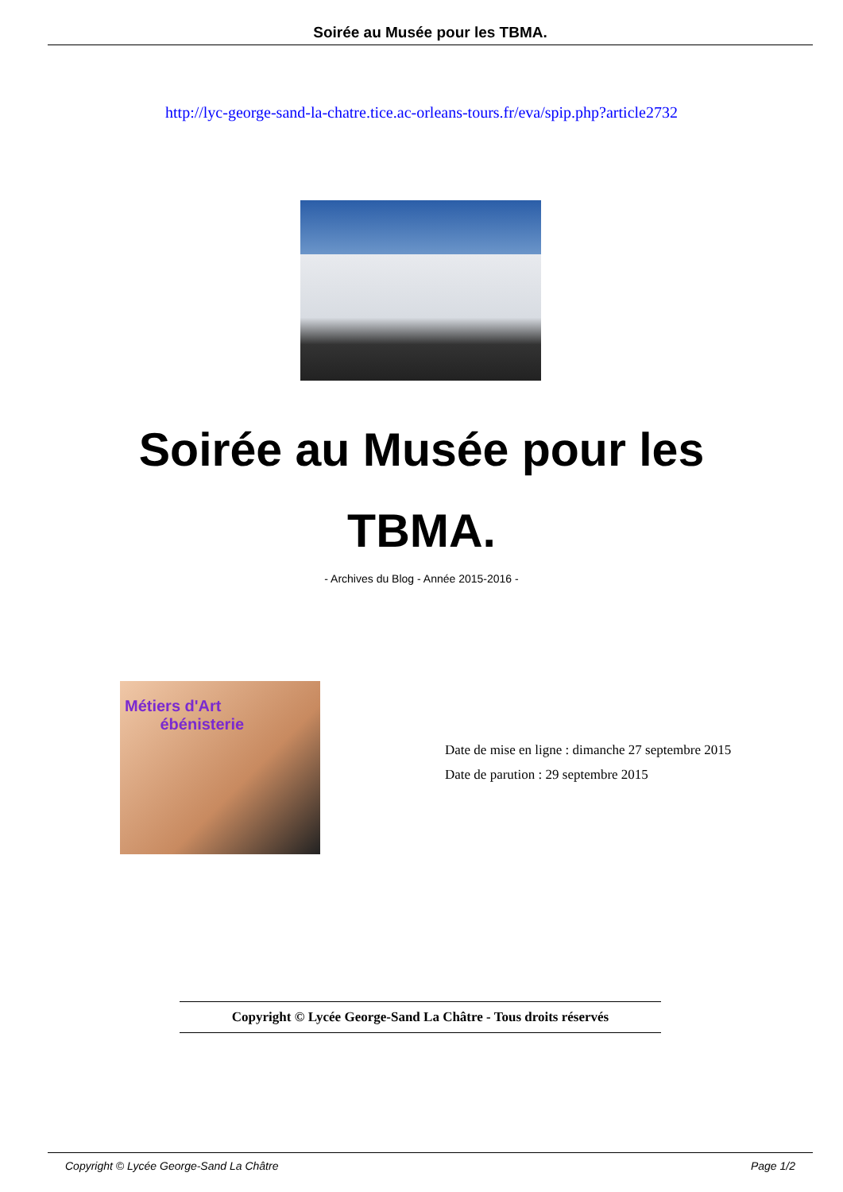Soirée au Musée pour les TBMA.
http://lyc-george-sand-la-chatre.tice.ac-orleans-tours.fr/eva/spip.php?article2732
Soirée au Musée pour les
TBMA.
- Archives du Blog - Année 2015-2016 -
Métiers d'Art
ébénisterie
Date de mise en ligne : dimanche 27 septembre 2015
Date de parution : 29 septembre 2015
Copyright © Lycée George-Sand La Châtre - Tous droits réservés
Copyright © Lycée George-Sand La Châtre Page 1/2